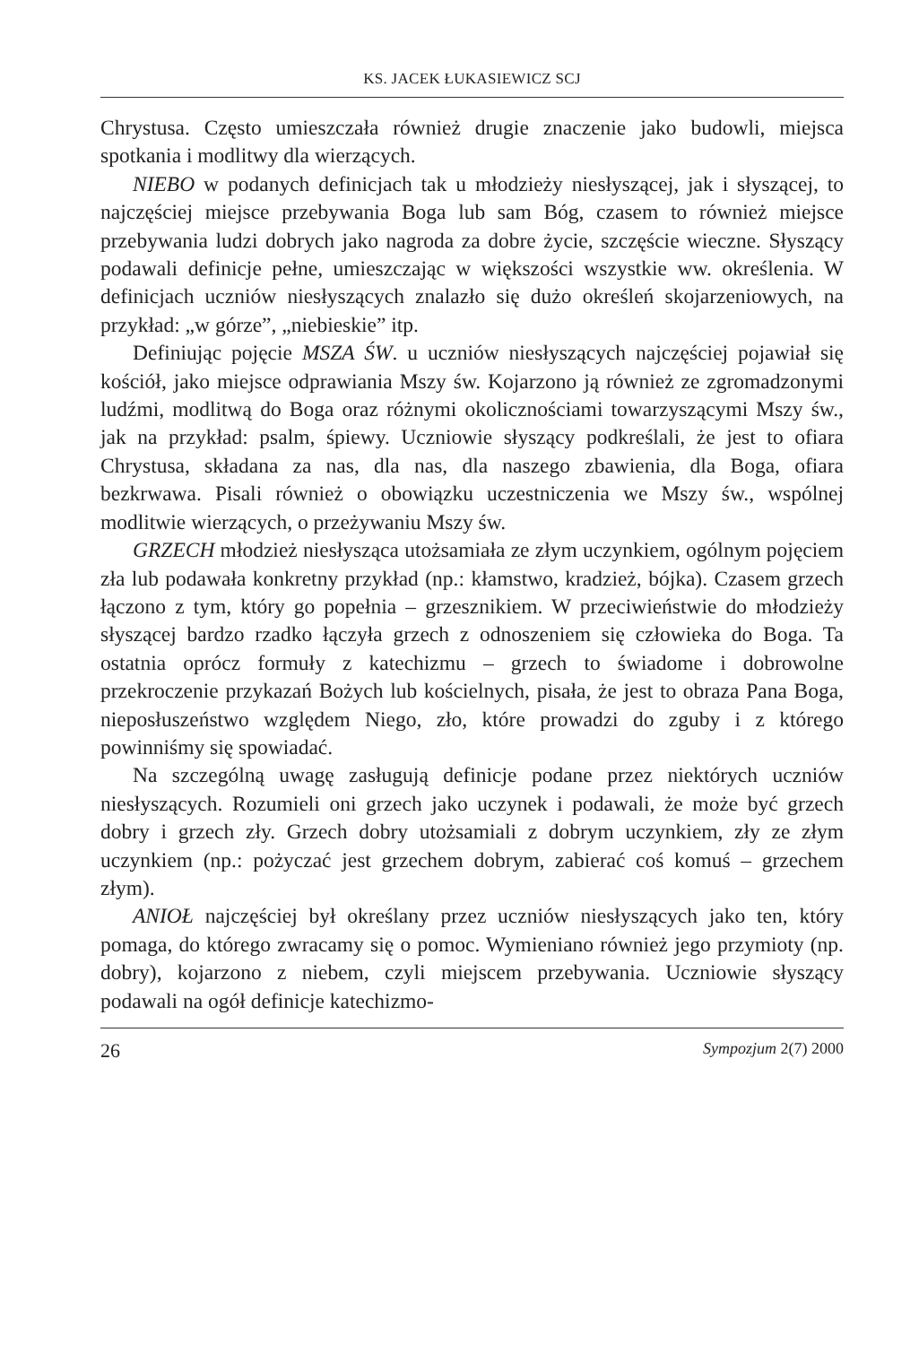KS. JACEK ŁUKASIEWICZ SCJ
Chrystusa. Często umieszczała również drugie znaczenie jako budowli, miejsca spotkania i modlitwy dla wierzących.
NIEBO w podanych definicjach tak u młodzieży niesłyszącej, jak i słyszącej, to najczęściej miejsce przebywania Boga lub sam Bóg, czasem to również miejsce przebywania ludzi dobrych jako nagroda za dobre życie, szczęście wieczne. Słyszący podawali definicje pełne, umieszczając w większości wszystkie ww. określenia. W definicjach uczniów niesłyszących znalazło się dużo określeń skojarzeniowych, na przykład: „w górze”, „niebieskie” itp.
Definiując pojęcie MSZA ŚW. u uczniów niesłyszących najczęściej pojawiał się kościół, jako miejsce odprawiania Mszy św. Kojarzono ją również ze zgromadzonymi ludźmi, modlitwą do Boga oraz różnymi okolicznościami towarzyszącymi Mszy św., jak na przykład: psalm, śpiewy. Uczniowie słyszący podkreślali, że jest to ofiara Chrystusa, składana za nas, dla nas, dla naszego zbawienia, dla Boga, ofiara bezkrwawa. Pisali również o obowiązku uczestniczenia we Mszy św., wspólnej modlitwie wierzących, o przeżywaniu Mszy św.
GRZECH młodzież niesłysząca utożsamiała ze złym uczynkiem, ogólnym pojęciem zła lub podawała konkretny przykład (np.: kłamstwo, kradzież, bójka). Czasem grzech łączono z tym, który go popełnia – grzesznikiem. W przeciwieństwie do młodzieży słyszącej bardzo rzadko łączyła grzech z odnoszeniem się człowieka do Boga. Ta ostatnia oprócz formuły z katechizmu – grzech to świadome i dobrowolne przekroczenie przykazań Bożych lub kościelnych, pisała, że jest to obraza Pana Boga, nieposłuszeństwo względem Niego, zło, które prowadzi do zguby i z którego powinniśmy się spowiadać.
Na szczególną uwagę zasługują definicje podane przez niektórych uczniów niesłyszących. Rozumieli oni grzech jako uczynek i podawali, że może być grzech dobry i grzech zły. Grzech dobry utożsamiali z dobrym uczynkiem, zły ze złym uczynkiem (np.: pożyczać jest grzechem dobrym, zabierać coś komuś – grzechem złym).
ANIOŁ najczęściej był określany przez uczniów niesłyszących jako ten, który pomaga, do którego zwracamy się o pomoc. Wymieniano również jego przymioty (np. dobry), kojarzono z niebem, czyli miejscem przebywania. Uczniowie słyszący podawali na ogół definicje katechizmo-
26 Sympozjum 2(7) 2000